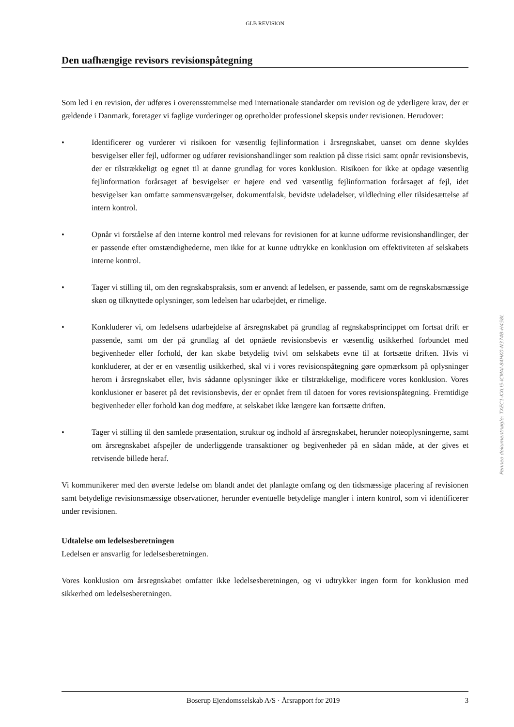GLB REVISION
Den uafhængige revisors revisionspåtegning
Som led i en revision, der udføres i overensstemmelse med internationale standarder om revision og de yderligere krav, der er gældende i Danmark, foretager vi faglige vurderinger og opretholder professionel skepsis under revisionen. Herudover:
• Identificerer og vurderer vi risikoen for væsentlig fejlinformation i årsregnskabet, uanset om denne skyldes besvigelser eller fejl, udformer og udfører revisionshandlinger som reaktion på disse risici samt opnår revisionsbevis, der er tilstrækkeligt og egnet til at danne grundlag for vores konklusion. Risikoen for ikke at opdage væsentlig fejlinformation forårsaget af besvigelser er højere end ved væsentlig fejlinformation forårsaget af fejl, idet besvigelser kan omfatte sammensværgelser, dokumentfalsk, bevidste udeladelser, vildledning eller tilsidesættelse af intern kontrol.
• Opnår vi forståelse af den interne kontrol med relevans for revisionen for at kunne udforme revisionshandlinger, der er passende efter omstændighederne, men ikke for at kunne udtrykke en konklusion om effektiviteten af selskabets interne kontrol.
• Tager vi stilling til, om den regnskabspraksis, som er anvendt af ledelsen, er passende, samt om de regnskabsmæssige skøn og tilknyttede oplysninger, som ledelsen har udarbejdet, er rimelige.
• Konkluderer vi, om ledelsens udarbejdelse af årsregnskabet på grundlag af regnskabsprincippet om fortsat drift er passende, samt om der på grundlag af det opnåede revisionsbevis er væsentlig usikkerhed forbundet med begivenheder eller forhold, der kan skabe betydelig tvivl om selskabets evne til at fortsætte driften. Hvis vi konkluderer, at der er en væsentlig usikkerhed, skal vi i vores revisionspåtegning gøre opmærksom på oplysninger herom i årsregnskabet eller, hvis sådanne oplysninger ikke er tilstrækkelige, modificere vores konklusion. Vores konklusioner er baseret på det revisionsbevis, der er opnået frem til datoen for vores revisionspåtegning. Fremtidige begivenheder eller forhold kan dog medføre, at selskabet ikke længere kan fortsætte driften.
• Tager vi stilling til den samlede præsentation, struktur og indhold af årsregnskabet, herunder noteoplysningerne, samt om årsregnskabet afspejler de underliggende transaktioner og begivenheder på en sådan måde, at der gives et retvisende billede heraf.
Vi kommunikerer med den øverste ledelse om blandt andet det planlagte omfang og den tidsmæssige placering af revisionen samt betydelige revisionsmæssige observationer, herunder eventuelle betydelige mangler i intern kontrol, som vi identificerer under revisionen.
Udtalelse om ledelsesberetningen
Ledelsen er ansvarlig for ledelsesberetningen.
Vores konklusion om årsregnskabet omfatter ikke ledelsesberetningen, og vi udtrykker ingen form for konklusion med sikkerhed om ledelsesberetningen.
Boserup Ejendomsselskab A/S · Årsrapport for 2019 3
Penneo dokumentnøgle: TXEC1-KXLI5-ICMAI-84HK0-N374B-H458L